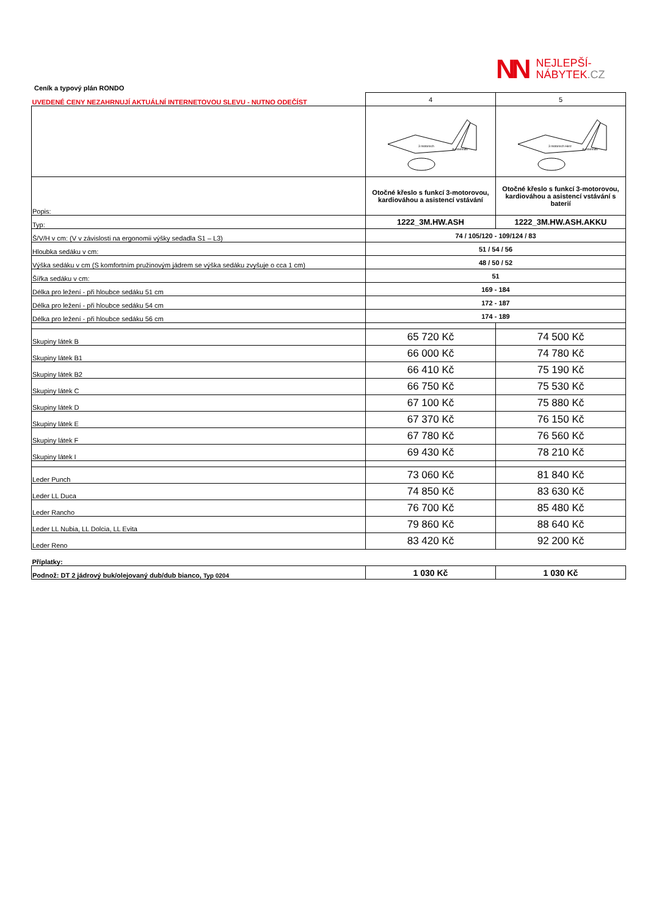NN
NEJLEPŠÍ-
NÁBYTEK.CZ
Ceník a typový plán RONDO
| UVEDENÉ CENY NEZAHRNUJÍ AKTUÁLNÍ INTERNETOVOU SLEVU - NUTNO ODEČÍST | 4 | 5 |
| | 3 motorisch Aufstehhilfe | 3 motorisch Herz Aufstehhilfe |
| Popis: | Otočné křeslo s funkcí 3-motorovou, kardiováhou a asistencí vstávání | Otočné křeslo s funkcí 3-motorovou, kardiováhou a asistencí vstávání s baterií |
| Typ: | 1222_3M.HW.ASH | 1222_3M.HW.ASH.AKKU |
| Š/V/H v cm: (V v závislosti na ergonomii výšky sedadla S1 – L3) | 74 / 105/120 - 109/124 / 83 | |
| Hloubka sedáku v cm: | 51 / 54 / 56 | |
| Výška sedáku v cm (S komfortním pružinovým jádrem se výška sedáku zvyšuje o cca 1 cm) | 48 / 50 / 52 | |
| Šířka sedáku v cm: | 51 | |
| Délka pro ležení - při hloubce sedáku 51 cm | 169 - 184 | |
| Délka pro ležení - při hloubce sedáku 54 cm | 172 - 187 | |
| Délka pro ležení - při hloubce sedáku 56 cm | 174 - 189 | |
| Skupiny látek B | 65 720 Kč | 74 500 Kč |
| Skupiny látek B1 | 66 000 Kč | 74 780 Kč |
| Skupiny látek B2 | 66 410 Kč | 75 190 Kč |
| Skupiny látek C | 66 750 Kč | 75 530 Kč |
| Skupiny látek D | 67 100 Kč | 75 880 Kč |
| Skupiny látek E | 67 370 Kč | 76 150 Kč |
| Skupiny látek F | 67 780 Kč | 76 560 Kč |
| Skupiny látek I | 69 430 Kč | 78 210 Kč |
| Leder Punch | 73 060 Kč | 81 840 Kč |
| Leder LL Duca | 74 850 Kč | 83 630 Kč |
| Leder Rancho | 76 700 Kč | 85 480 Kč |
| Leder LL Nubia, LL Dolcia, LL Evita | 79 860 Kč | 88 640 Kč |
| Leder Reno | 83 420 Kč | 92 200 Kč |
| Příplatky: | | |
| Podnož: DT 2 jádrový buk/olejovaný dub/dub bianco, Typ 0204 | 1 030 Kč | 1 030 Kč |